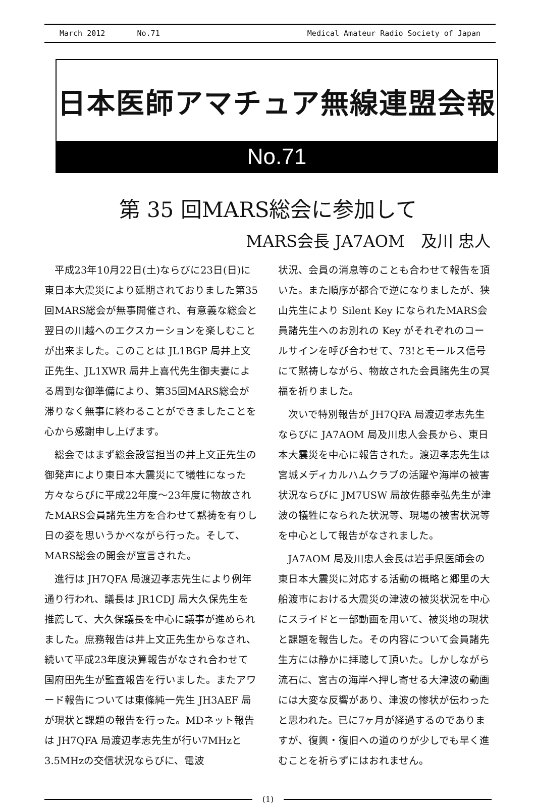March 2012 No.71 Medical Amateur Radio Society of Japan
日本医師アマチュア無線連盟会報
No.71
第 35 回MARS総会に参加して
MARS会長 JA7AOM　及川 忠人
平成23年10月22日(土)ならびに23日(日)に東日本大震災により延期されておりました第35回MARS総会が無事開催され、有意義な総会と翌日の川越へのエクスカーションを楽しむことが出来ました。このことは JL1BGP 局井上文正先生、JL1XWR 局井上喜代先生御夫妻による周到な御準備により、第35回MARS総会が滞りなく無事に終わることができましたことを心から感謝申し上げます。
総会ではまず総会設営担当の井上文正先生の御発声により東日本大震災にて犠牲になった方々ならびに平成22年度〜23年度に物故されたMARS会員諸先生方を合わせて黙祷を有りし日の姿を思いうかべながら行った。そして、MARS総会の開会が宣言された。
進行は JH7QFA 局渡辺孝志先生により例年通り行われ、議長は JR1CDJ 局大久保先生を推薦して、大久保議長を中心に議事が進められました。庶務報告は井上文正先生からなされ、続いて平成23年度決算報告がなされ合わせて国府田先生が監査報告を行いました。またアワード報告については東條純一先生 JH3AEF 局が現状と課題の報告を行った。MDネット報告は JH7QFA 局渡辺孝志先生が行い7MHzと3.5MHzの交信状況ならびに、電波
状況、会員の消息等のことも合わせて報告を頂いた。また順序が都合で逆になりましたが、狭山先生により Silent Key になられたMARS会員諸先生へのお別れの Key がそれぞれのコールサインを呼び合わせて、73!とモールス信号にて黙祷しながら、物故された会員諸先生の冥福を祈りました。
次いで特別報告が JH7QFA 局渡辺孝志先生ならびに JA7AOM 局及川忠人会長から、東日本大震災を中心に報告された。渡辺孝志先生は宮城メディカルハムクラブの活躍や海岸の被害状況ならびに JM7USW 局故佐藤幸弘先生が津波の犠牲になられた状況等、現場の被害状況等を中心として報告がなされました。
JA7AOM 局及川忠人会長は岩手県医師会の東日本大震災に対応する活動の概略と郷里の大船渡市における大震災の津波の被災状況を中心にスライドと一部動画を用いて、被災地の現状と課題を報告した。その内容について会員諸先生方には静かに拝聴して頂いた。しかしながら流石に、宮古の海岸へ押し寄せる大津波の動画には大変な反響があり、津波の惨状が伝わったと思われた。已に7ヶ月が経過するのでありますが、復興・復旧への道のりが少しでも早く進むことを祈らずにはおれません。
(1)